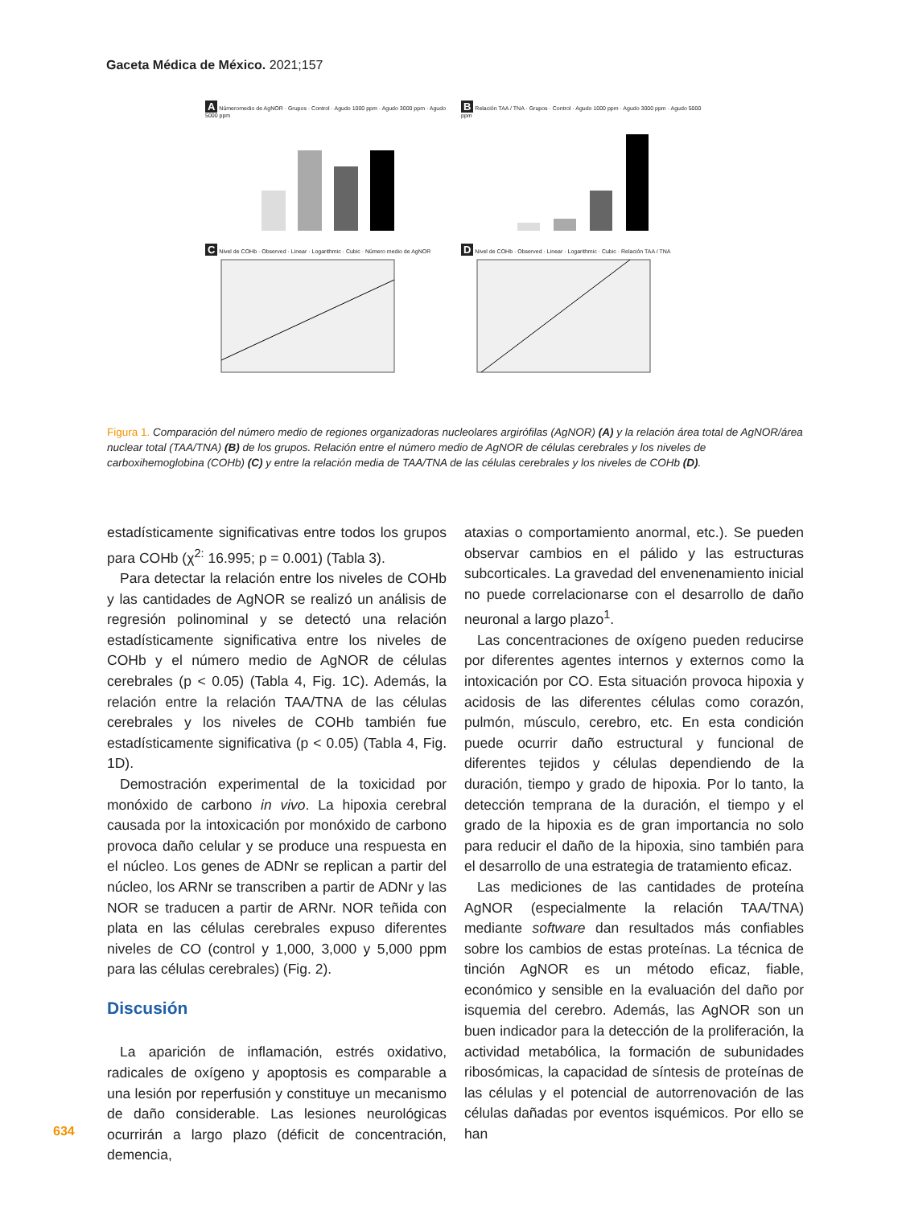Gaceta Médica de México. 2021;157
A Númeromedio de AgNOR · Grupos · Control · Agudo 1000 ppm · Agudo 3000 ppm · Agudo 5000 ppm
B Relación TAA / TNA · Grupos · Control · Agudo 1000 ppm · Agudo 3000 ppm · Agudo 5000 ppm
C Nivel de COHb · Observed · Linear · Logarithmic · Cubic · Número medio de AgNOR
D Nivel de COHb · Observed · Linear · Logarithmic · Cubic · Relación TAA / TNA
Figura 1. Comparación del número medio de regiones organizadoras nucleolares argirófilas (AgNOR) (A) y la relación área total de AgNOR/área nuclear total (TAA/TNA) (B) de los grupos. Relación entre el número medio de AgNOR de células cerebrales y los niveles de carboxihemoglobina (COHb) (C) y entre la relación media de TAA/TNA de las células cerebrales y los niveles de COHb (D).
estadísticamente significativas entre todos los grupos para COHb (χ<sup>2:</sup> 16.995; p = 0.001) (Tabla 3).
Para detectar la relación entre los niveles de COHb y las cantidades de AgNOR se realizó un análisis de regresión polinominal y se detectó una relación estadísticamente significativa entre los niveles de COHb y el número medio de AgNOR de células cerebrales (p < 0.05) (Tabla 4, Fig. 1C). Además, la relación entre la relación TAA/TNA de las células cerebrales y los niveles de COHb también fue estadísticamente significativa (p < 0.05) (Tabla 4, Fig. 1D).
Demostración experimental de la toxicidad por monóxido de carbono in vivo. La hipoxia cerebral causada por la intoxicación por monóxido de carbono provoca daño celular y se produce una respuesta en el núcleo. Los genes de ADNr se replican a partir del núcleo, los ARNr se transcriben a partir de ADNr y las NOR se traducen a partir de ARNr. NOR teñida con plata en las células cerebrales expuso diferentes niveles de CO (control y 1,000, 3,000 y 5,000 ppm para las células cerebrales) (Fig. 2).
Discusión
La aparición de inflamación, estrés oxidativo, radicales de oxígeno y apoptosis es comparable a una lesión por reperfusión y constituye un mecanismo de daño considerable. Las lesiones neurológicas ocurrirán a largo plazo (déficit de concentración, demencia,
ataxias o comportamiento anormal, etc.). Se pueden observar cambios en el pálido y las estructuras subcorticales. La gravedad del envenenamiento inicial no puede correlacionarse con el desarrollo de daño neuronal a largo plazo<sup>1</sup>.
Las concentraciones de oxígeno pueden reducirse por diferentes agentes internos y externos como la intoxicación por CO. Esta situación provoca hipoxia y acidosis de las diferentes células como corazón, pulmón, músculo, cerebro, etc. En esta condición puede ocurrir daño estructural y funcional de diferentes tejidos y células dependiendo de la duración, tiempo y grado de hipoxia. Por lo tanto, la detección temprana de la duración, el tiempo y el grado de la hipoxia es de gran importancia no solo para reducir el daño de la hipoxia, sino también para el desarrollo de una estrategia de tratamiento eficaz.
Las mediciones de las cantidades de proteína AgNOR (especialmente la relación TAA/TNA) mediante software dan resultados más confiables sobre los cambios de estas proteínas. La técnica de tinción AgNOR es un método eficaz, fiable, económico y sensible en la evaluación del daño por isquemia del cerebro. Además, las AgNOR son un buen indicador para la detección de la proliferación, la actividad metabólica, la formación de subunidades ribosómicas, la capacidad de síntesis de proteínas de las células y el potencial de autorrenovación de las células dañadas por eventos isquémicos. Por ello se han
634